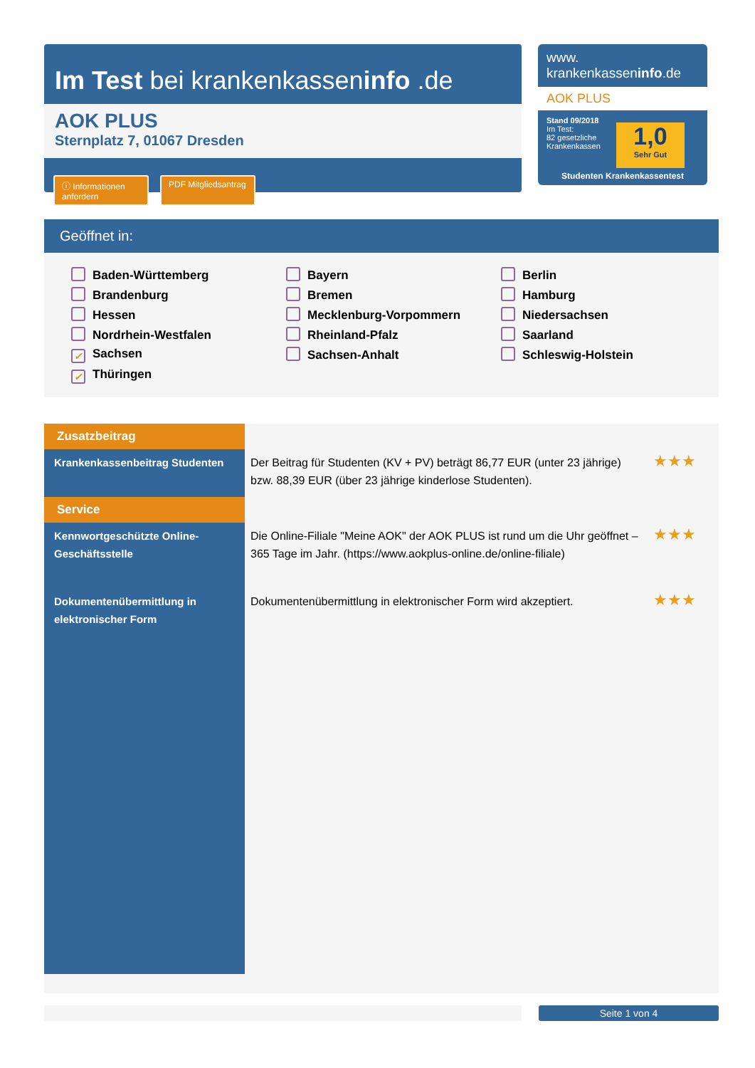Im Test bei krankenkasseninfo .de
AOK PLUS
Sternplatz 7, 01067 Dresden
ⓘ Informationen anfordern
PDF Mitgliedsantrag
www.
krankenkasseninfo.de
AOK PLUS
Stand 09/2018
Im Test:
82 gesetzliche
Krankenkassen
1,0
Sehr Gut
Studenten Krankenkassentest
Geöffnet in:
Baden-Württemberg Bayern Berlin Brandenburg Bremen Hamburg Hessen Mecklenburg-Vorpommern Niedersachsen Nordrhein-Westfalen Rheinland-Pfalz Saarland ✓ Sachsen Sachsen-Anhalt Schleswig-Holstein ✓ Thüringen
| Zusatzbeitrag | | |
| Krankenkassenbeitrag Studenten | Der Beitrag für Studenten (KV + PV) beträgt 86,77 EUR (unter 23 jährige) bzw. 88,39 EUR (über 23 jährige kinderlose Studenten). | ★★★ |
| Service | | |
| Kennwortgeschützte Online-Geschäftsstelle | Die Online-Filiale "Meine AOK" der AOK PLUS ist rund um die Uhr geöffnet – 365 Tage im Jahr. (https://www.aokplus-online.de/online-filiale) | ★★★ |
| Dokumentenübermittlung in elektronischer Form | Dokumentenübermittlung in elektronischer Form wird akzeptiert. | ★★★ |
Seite 1 von 4